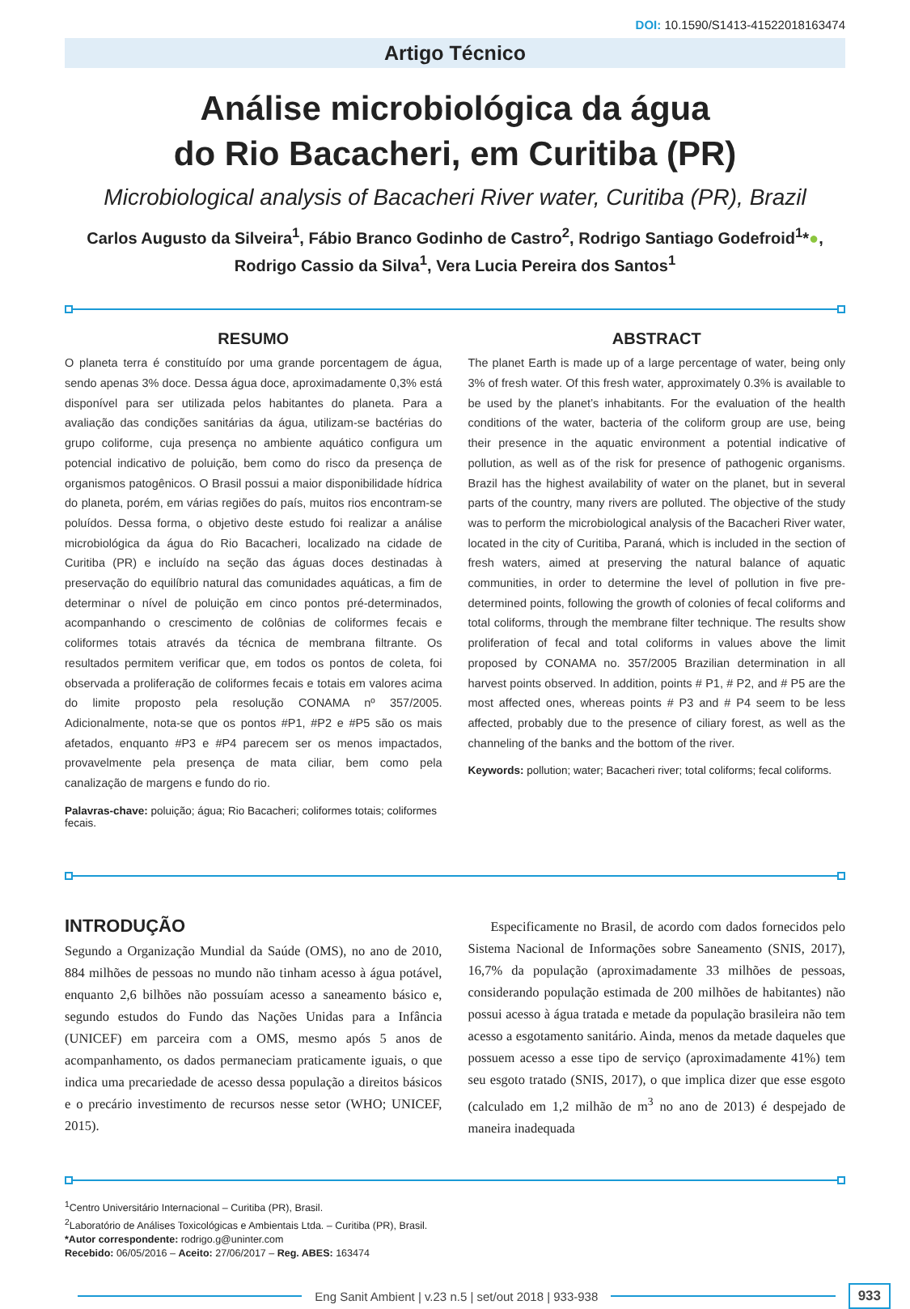DOI: 10.1590/S1413-41522018163474
Artigo Técnico
Análise microbiológica da água
do Rio Bacacheri, em Curitiba (PR)
Microbiological analysis of Bacacheri River water, Curitiba (PR), Brazil
Carlos Augusto da Silveira<sup>1</sup>, Fábio Branco Godinho de Castro<sup>2</sup>, Rodrigo Santiago Godefroid<sup>1</sup>*●,
Rodrigo Cassio da Silva<sup>1</sup>, Vera Lucia Pereira dos Santos<sup>1</sup>
RESUMO
O planeta terra é constituído por uma grande porcentagem de água, sendo apenas 3% doce. Dessa água doce, aproximadamente 0,3% está disponível para ser utilizada pelos habitantes do planeta. Para a avaliação das condições sanitárias da água, utilizam-se bactérias do grupo coliforme, cuja presença no ambiente aquático configura um potencial indicativo de poluição, bem como do risco da presença de organismos patogênicos. O Brasil possui a maior disponibilidade hídrica do planeta, porém, em várias regiões do país, muitos rios encontram-se poluídos. Dessa forma, o objetivo deste estudo foi realizar a análise microbiológica da água do Rio Bacacheri, localizado na cidade de Curitiba (PR) e incluído na seção das águas doces destinadas à preservação do equilíbrio natural das comunidades aquáticas, a fim de determinar o nível de poluição em cinco pontos pré-determinados, acompanhando o crescimento de colônias de coliformes fecais e coliformes totais através da técnica de membrana filtrante. Os resultados permitem verificar que, em todos os pontos de coleta, foi observada a proliferação de coliformes fecais e totais em valores acima do limite proposto pela resolução CONAMA nº 357/2005. Adicionalmente, nota-se que os pontos #P1, #P2 e #P5 são os mais afetados, enquanto #P3 e #P4 parecem ser os menos impactados, provavelmente pela presença de mata ciliar, bem como pela canalização de margens e fundo do rio.
Palavras-chave: poluição; água; Rio Bacacheri; coliformes totais; coliformes fecais.
ABSTRACT
The planet Earth is made up of a large percentage of water, being only 3% of fresh water. Of this fresh water, approximately 0.3% is available to be used by the planet’s inhabitants. For the evaluation of the health conditions of the water, bacteria of the coliform group are use, being their presence in the aquatic environment a potential indicative of pollution, as well as of the risk for presence of pathogenic organisms. Brazil has the highest availability of water on the planet, but in several parts of the country, many rivers are polluted. The objective of the study was to perform the microbiological analysis of the Bacacheri River water, located in the city of Curitiba, Paraná, which is included in the section of fresh waters, aimed at preserving the natural balance of aquatic communities, in order to determine the level of pollution in five pre-determined points, following the growth of colonies of fecal coliforms and total coliforms, through the membrane filter technique. The results show proliferation of fecal and total coliforms in values above the limit proposed by CONAMA no. 357/2005 Brazilian determination in all harvest points observed. In addition, points # P1, # P2, and # P5 are the most affected ones, whereas points # P3 and # P4 seem to be less affected, probably due to the presence of ciliary forest, as well as the channeling of the banks and the bottom of the river.
Keywords: pollution; water; Bacacheri river; total coliforms; fecal coliforms.
INTRODUÇÃO
Segundo a Organização Mundial da Saúde (OMS), no ano de 2010, 884 milhões de pessoas no mundo não tinham acesso à água potável, enquanto 2,6 bilhões não possuíam acesso a saneamento básico e, segundo estudos do Fundo das Nações Unidas para a Infância (UNICEF) em parceira com a OMS, mesmo após 5 anos de acompanhamento, os dados permaneciam praticamente iguais, o que indica uma precariedade de acesso dessa população a direitos básicos e o precário investimento de recursos nesse setor (WHO; UNICEF, 2015).
Especificamente no Brasil, de acordo com dados fornecidos pelo Sistema Nacional de Informações sobre Saneamento (SNIS, 2017), 16,7% da população (aproximadamente 33 milhões de pessoas, considerando população estimada de 200 milhões de habitantes) não possui acesso à água tratada e metade da população brasileira não tem acesso a esgotamento sanitário. Ainda, menos da metade daqueles que possuem acesso a esse tipo de serviço (aproximadamente 41%) tem seu esgoto tratado (SNIS, 2017), o que implica dizer que esse esgoto (calculado em 1,2 milhão de m<sup>3</sup> no ano de 2013) é despejado de maneira inadequada
<sup>1</sup> Centro Universitário Internacional – Curitiba (PR), Brasil.
<sup>2</sup> Laboratório de Análises Toxicológicas e Ambientais Ltda. – Curitiba (PR), Brasil.
*Autor correspondente: rodrigo.g@uninter.com
Recebido: 06/05/2016 – Aceito: 27/06/2017 – Reg. ABES: 163474
Eng Sanit Ambient | v.23 n.5 | set/out 2018 | 933-938
933